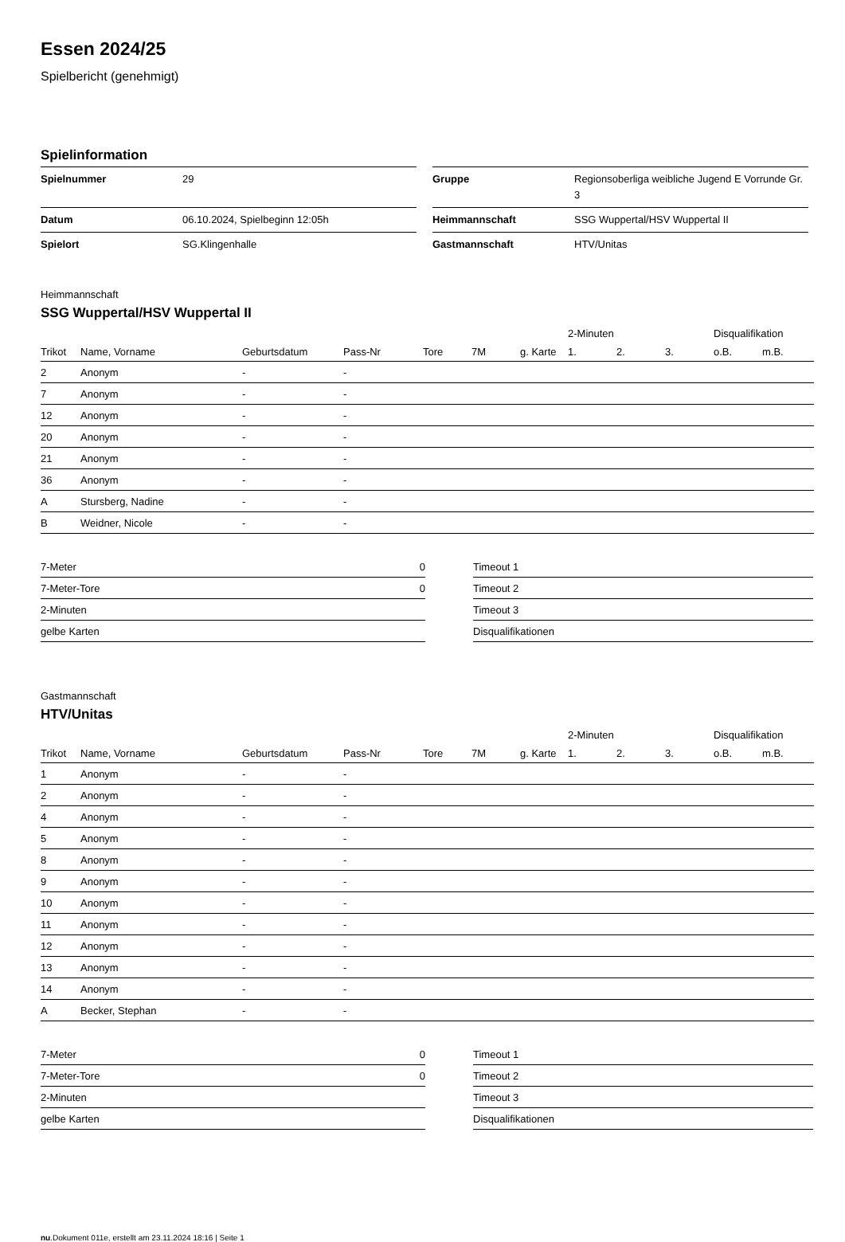Essen 2024/25
Spielbericht (genehmigt)
Spielinformation
| Spielnummer | 29 |
| Datum | 06.10.2024, Spielbeginn 12:05h |
| Spielort | SG.Klingenhalle |
| Gruppe | Regionsoberliga weibliche Jugend E Vorrunde Gr. 3 |
| Heimmannschaft | SSG Wuppertal/HSV Wuppertal II |
| Gastmannschaft | HTV/Unitas |
Heimmannschaft
SSG Wuppertal/HSV Wuppertal II
| | | | | | | | 2-Minuten | | | Disqualifikation | |
| --- | --- | --- | --- | --- | --- | --- | --- | --- | --- | --- | --- |
| Trikot | Name, Vorname | Geburtsdatum | Pass-Nr | Tore | 7M | g. Karte | 1. | 2. | 3. | o.B. | m.B. |
| 2 | Anonym | - | - | | | | | | | | |
| 7 | Anonym | - | - | | | | | | | | |
| 12 | Anonym | - | - | | | | | | | | |
| 20 | Anonym | - | - | | | | | | | | |
| 21 | Anonym | - | - | | | | | | | | |
| 36 | Anonym | - | - | | | | | | | | |
| A | Stursberg, Nadine | - | - | | | | | | | | |
| B | Weidner, Nicole | - | - | | | | | | | | |
| 7-Meter | 0 |
| 7-Meter-Tore | 0 |
| 2-Minuten | |
| gelbe Karten | |
| Timeout 1 |
| Timeout 2 |
| Timeout 3 |
| Disqualifikationen |
Gastmannschaft
HTV/Unitas
| | | | | | | | 2-Minuten | | | Disqualifikation | |
| --- | --- | --- | --- | --- | --- | --- | --- | --- | --- | --- | --- |
| Trikot | Name, Vorname | Geburtsdatum | Pass-Nr | Tore | 7M | g. Karte | 1. | 2. | 3. | o.B. | m.B. |
| 1 | Anonym | - | - | | | | | | | | |
| 2 | Anonym | - | - | | | | | | | | |
| 4 | Anonym | - | - | | | | | | | | |
| 5 | Anonym | - | - | | | | | | | | |
| 8 | Anonym | - | - | | | | | | | | |
| 9 | Anonym | - | - | | | | | | | | |
| 10 | Anonym | - | - | | | | | | | | |
| 11 | Anonym | - | - | | | | | | | | |
| 12 | Anonym | - | - | | | | | | | | |
| 13 | Anonym | - | - | | | | | | | | |
| 14 | Anonym | - | - | | | | | | | | |
| A | Becker, Stephan | - | - | | | | | | | | |
| 7-Meter | 0 |
| 7-Meter-Tore | 0 |
| 2-Minuten | |
| gelbe Karten | |
| Timeout 1 |
| Timeout 2 |
| Timeout 3 |
| Disqualifikationen |
nu.Dokument 011e, erstellt am 23.11.2024 18:16 | Seite 1